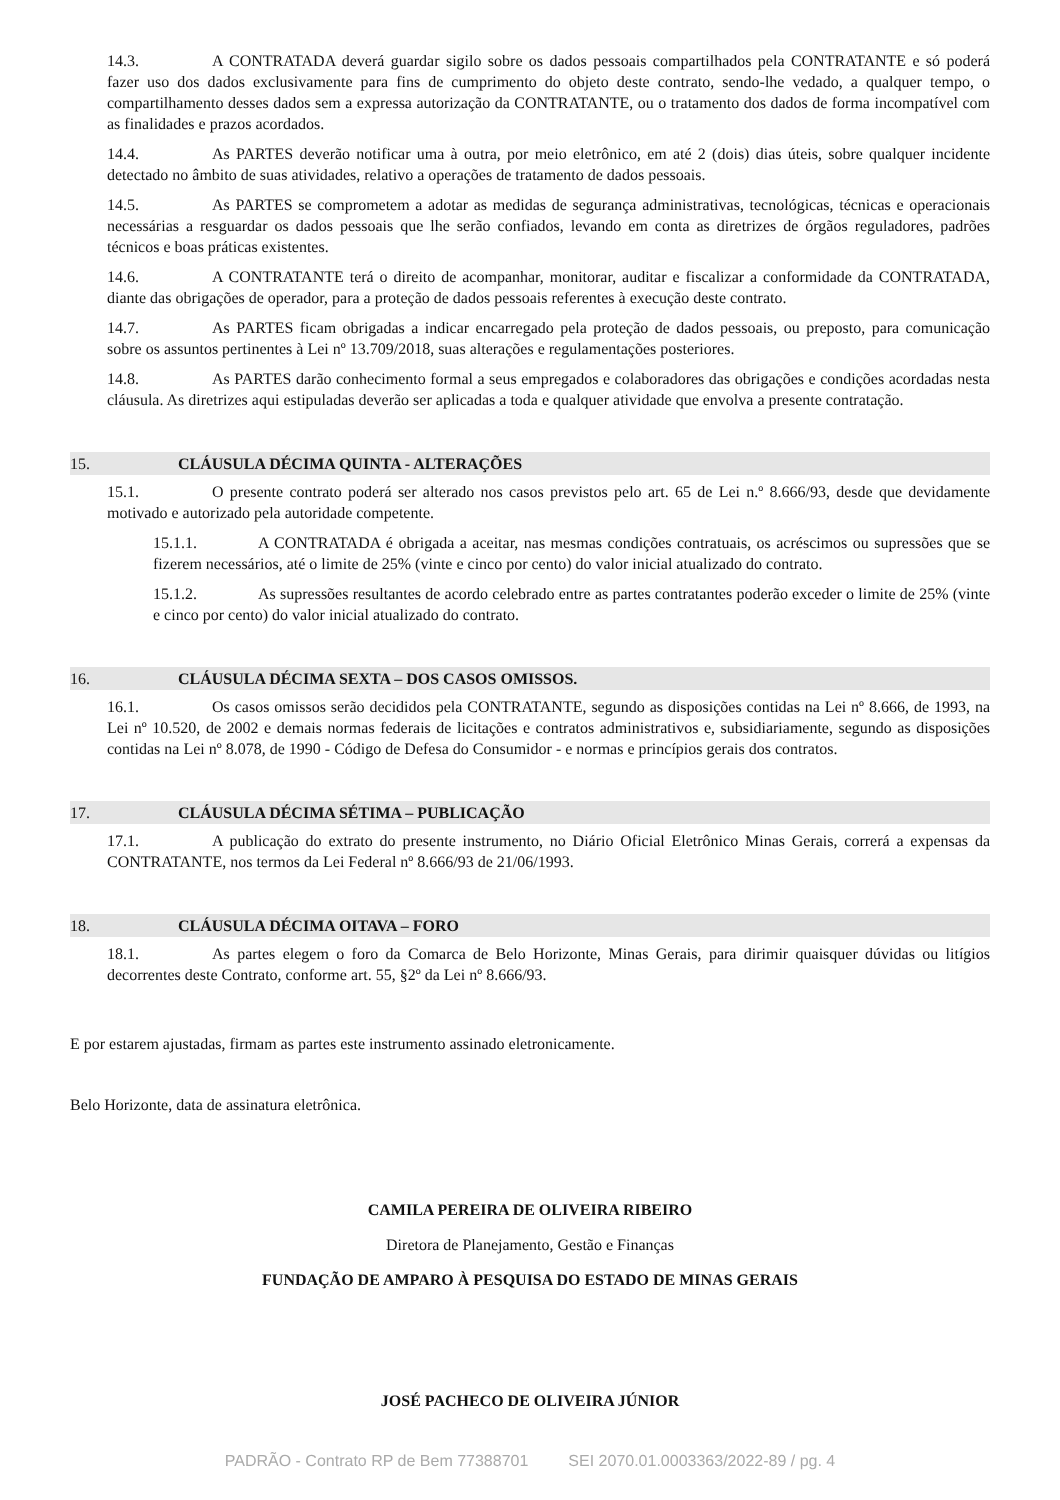14.3. A CONTRATADA deverá guardar sigilo sobre os dados pessoais compartilhados pela CONTRATANTE e só poderá fazer uso dos dados exclusivamente para fins de cumprimento do objeto deste contrato, sendo-lhe vedado, a qualquer tempo, o compartilhamento desses dados sem a expressa autorização da CONTRATANTE, ou o tratamento dos dados de forma incompatível com as finalidades e prazos acordados.
14.4. As PARTES deverão notificar uma à outra, por meio eletrônico, em até 2 (dois) dias úteis, sobre qualquer incidente detectado no âmbito de suas atividades, relativo a operações de tratamento de dados pessoais.
14.5. As PARTES se comprometem a adotar as medidas de segurança administrativas, tecnológicas, técnicas e operacionais necessárias a resguardar os dados pessoais que lhe serão confiados, levando em conta as diretrizes de órgãos reguladores, padrões técnicos e boas práticas existentes.
14.6. A CONTRATANTE terá o direito de acompanhar, monitorar, auditar e fiscalizar a conformidade da CONTRATADA, diante das obrigações de operador, para a proteção de dados pessoais referentes à execução deste contrato.
14.7. As PARTES ficam obrigadas a indicar encarregado pela proteção de dados pessoais, ou preposto, para comunicação sobre os assuntos pertinentes à Lei nº 13.709/2018, suas alterações e regulamentações posteriores.
14.8. As PARTES darão conhecimento formal a seus empregados e colaboradores das obrigações e condições acordadas nesta cláusula. As diretrizes aqui estipuladas deverão ser aplicadas a toda e qualquer atividade que envolva a presente contratação.
15. CLÁUSULA DÉCIMA QUINTA - ALTERAÇÕES
15.1. O presente contrato poderá ser alterado nos casos previstos pelo art. 65 de Lei n.º 8.666/93, desde que devidamente motivado e autorizado pela autoridade competente.
15.1.1. A CONTRATADA é obrigada a aceitar, nas mesmas condições contratuais, os acréscimos ou supressões que se fizerem necessários, até o limite de 25% (vinte e cinco por cento) do valor inicial atualizado do contrato.
15.1.2. As supressões resultantes de acordo celebrado entre as partes contratantes poderão exceder o limite de 25% (vinte e cinco por cento) do valor inicial atualizado do contrato.
16. CLÁUSULA DÉCIMA SEXTA – DOS CASOS OMISSOS.
16.1. Os casos omissos serão decididos pela CONTRATANTE, segundo as disposições contidas na Lei nº 8.666, de 1993, na Lei nº 10.520, de 2002 e demais normas federais de licitações e contratos administrativos e, subsidiariamente, segundo as disposições contidas na Lei nº 8.078, de 1990 - Código de Defesa do Consumidor - e normas e princípios gerais dos contratos.
17. CLÁUSULA DÉCIMA SÉTIMA – PUBLICAÇÃO
17.1. A publicação do extrato do presente instrumento, no Diário Oficial Eletrônico Minas Gerais, correrá a expensas da CONTRATANTE, nos termos da Lei Federal nº 8.666/93 de 21/06/1993.
18. CLÁUSULA DÉCIMA OITAVA – FORO
18.1. As partes elegem o foro da Comarca de Belo Horizonte, Minas Gerais, para dirimir quaisquer dúvidas ou litígios decorrentes deste Contrato, conforme art. 55, §2º da Lei nº 8.666/93.
E por estarem ajustadas, firmam as partes este instrumento assinado eletronicamente.
Belo Horizonte, data de assinatura eletrônica.
CAMILA PEREIRA DE OLIVEIRA RIBEIRO
Diretora de Planejamento, Gestão e Finanças
FUNDAÇÃO DE AMPARO À PESQUISA DO ESTADO DE MINAS GERAIS
JOSÉ PACHECO DE OLIVEIRA JÚNIOR
PADRÃO - Contrato RP de Bem 77388701 SEI 2070.01.0003363/2022-89 / pg. 4